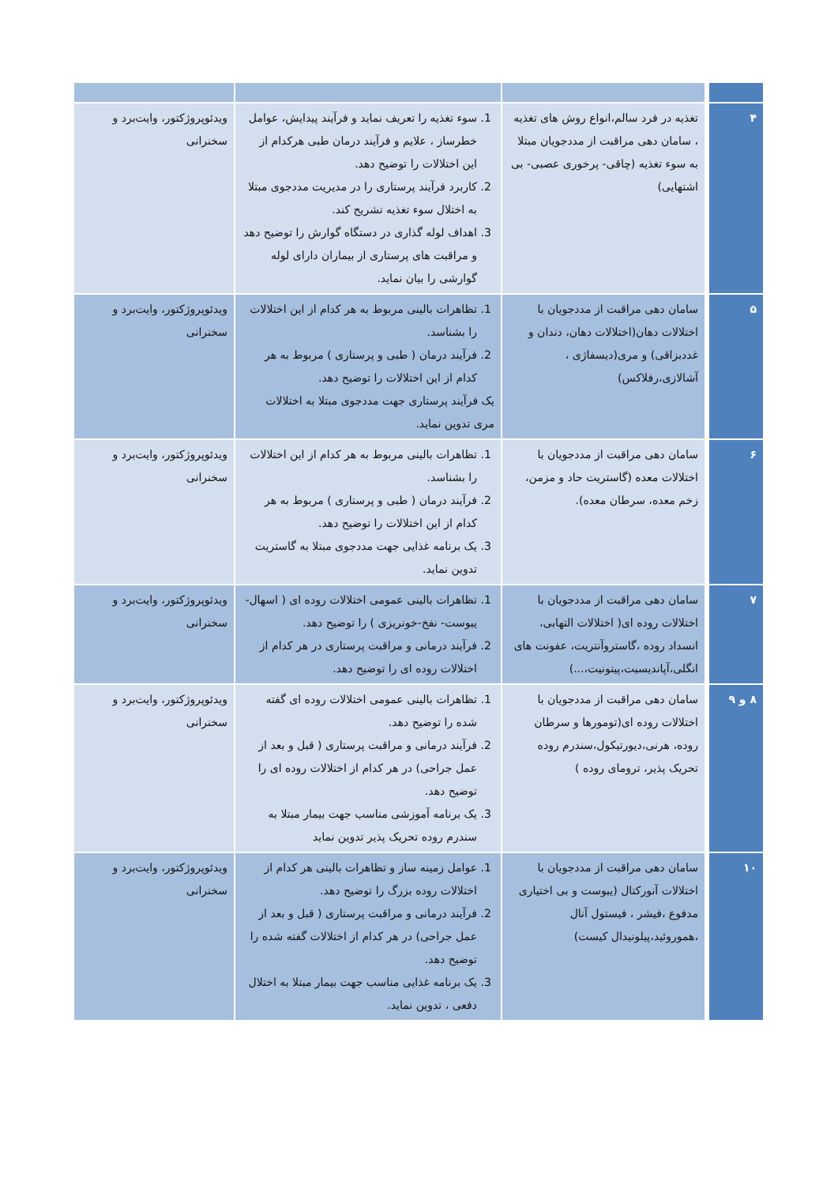| ۴ | تغذیه در فرد سالم،انواع روش های تغذیه ، سامان دهی مراقبت از مددجویان مبتلا به سوء تغذیه (چاقی- پرخوری عصبی- بی اشتهایی) | 1. سوء تغذیه را تعریف نماید و فرآیند پیدایش، عوامل خطرساز ، علایم و فرآیند درمان طبی هرکدام از این اختلالات را توضیح دهد. 2. کاربرد فرآیند پرستاری را در مدیریت مددجوی مبتلا به اختلال سوء تغذیه تشریح کند. 3. اهداف لوله گذاری در دستگاه گوارش را توضیح دهد و مراقبت های پرستاری از بیماران دارای لوله گوارشی را بیان نماید. | ویدئوپروژکتور، وایت‌برد و سخنرانی |
| ۵ | سامان دهی مراقبت از مددجویان با اختلالات دهان(اختلالات دهان، دندان و غددبزاقی) و مری(دیسفاژی ، آشالازی،رفلاکس) | 1. تظاهرات بالینی مربوط به هر کدام از این اختلالات را بشناسد. 2. فرآیند درمان ( طبی و پرستاری ) مربوط به هر کدام از این اختلالات را توضیح دهد. یک فرآیند پرستاری جهت مددجوی مبتلا به اختلالات مری تدوین نماید. | ویدئوپروژکتور، وایت‌برد و سخنرانی |
| ۶ | سامان دهی مراقبت از مددجویان با اختلالات معده (گاستریت حاد و مزمن، زخم معده، سرطان معده). | 1. تظاهرات بالینی مربوط به هر کدام از این اختلالات را بشناسد. 2. فرآیند درمان ( طبی و پرستاری ) مربوط به هر کدام از این اختلالات را توضیح دهد. 3. یک برنامه غذایی جهت مددجوی مبتلا به گاستریت تدوین نماید. | ویدئوپروژکتور، وایت‌برد و سخنرانی |
| ۷ | سامان دهی مراقبت از مددجویان با اختلالات روده ای( اختلالات التهابی، انسداد روده ،گاستروآنتریت، عفونت های انگلی،آپاندیسیت،پیتونیت،...) | 1. تظاهرات بالینی عمومی اختلالات روده ای ( اسهال- یبوست- نفخ-خونریزی ) را توضیح دهد. 2. فرآیند درمانی و مراقبت پرستاری در هر کدام از اختلالات روده ای را توضیح دهد. | ویدئوپروژکتور، وایت‌برد و سخنرانی |
| ۸ و ۹ | سامان دهی مراقبت از مددجویان با اختلالات روده ای(تومورها و سرطان روده، هرنی،دیورتیکول،سندرم روده تحریک پذیر، ترومای روده ) | 1. تظاهرات بالینی عمومی اختلالات روده ای گفته شده را توضیح دهد. 2. فرآیند درمانی و مراقبت پرستاری ( قبل و بعد از عمل جراحی) در هر کدام از اختلالات روده ای را توضیح دهد. 3. یک برنامه آموزشی مناسب جهت بیمار مبتلا به سندرم روده تحریک پذیر تدوین نماید | ویدئوپروژکتور، وایت‌برد و سخنرانی |
| ۱۰ | سامان دهی مراقبت از مددجویان با اختلالات آنورکتال (یبوست و بی اختیاری مدفوع ،فیشر ، فیستول آنال ،هموروئید،پیلونیدال کیست) | 1. عوامل زمینه ساز و تظاهرات بالینی هر کدام از اختلالات روده بزرگ را توضیح دهد. 2. فرآیند درمانی و مراقبت پرستاری ( قبل و بعد از عمل جراحی) در هر کدام از اختلالات گفته شده را توضیح دهد. 3. یک برنامه غذایی مناسب جهت بیمار مبتلا به اختلال دفعی ، تدوین نماید. | ویدئوپروژکتور، وایت‌برد و سخنرانی |